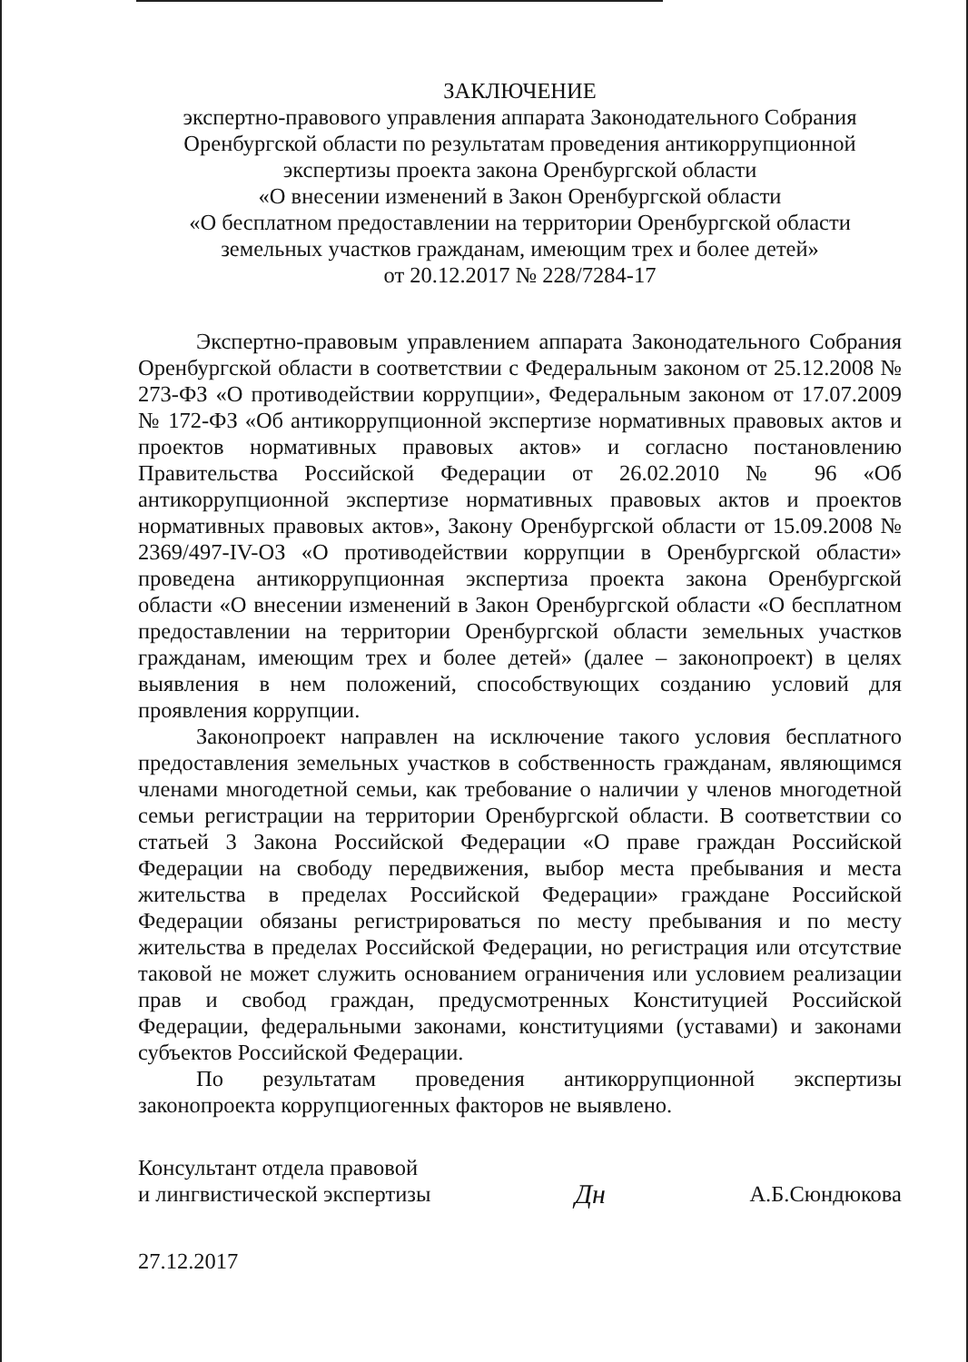ЗАКЛЮЧЕНИЕ
экспертно-правового управления аппарата Законодательного Собрания
Оренбургской области по результатам проведения антикоррупционной
экспертизы проекта закона Оренбургской области
«О внесении изменений в Закон Оренбургской области
«О бесплатном предоставлении на территории Оренбургской области
земельных участков гражданам, имеющим трех и более детей»
от 20.12.2017 № 228/7284-17
Экспертно-правовым управлением аппарата Законодательного Собрания Оренбургской области в соответствии с Федеральным законом от 25.12.2008 № 273-ФЗ «О противодействии коррупции», Федеральным законом от 17.07.2009 № 172-ФЗ «Об антикоррупционной экспертизе нормативных правовых актов и проектов нормативных правовых актов» и согласно постановлению Правительства Российской Федерации от 26.02.2010 № 96 «Об антикоррупционной экспертизе нормативных правовых актов и проектов нормативных правовых актов», Закону Оренбургской области от 15.09.2008 № 2369/497-IV-ОЗ «О противодействии коррупции в Оренбургской области» проведена антикоррупционная экспертиза проекта закона Оренбургской области «О внесении изменений в Закон Оренбургской области «О бесплатном предоставлении на территории Оренбургской области земельных участков гражданам, имеющим трех и более детей» (далее – законопроект) в целях выявления в нем положений, способствующих созданию условий для проявления коррупции.
Законопроект направлен на исключение такого условия бесплатного предоставления земельных участков в собственность гражданам, являющимся членами многодетной семьи, как требование о наличии у членов многодетной семьи регистрации на территории Оренбургской области. В соответствии со статьей 3 Закона Российской Федерации «О праве граждан Российской Федерации на свободу передвижения, выбор места пребывания и места жительства в пределах Российской Федерации» граждане Российской Федерации обязаны регистрироваться по месту пребывания и по месту жительства в пределах Российской Федерации, но регистрация или отсутствие таковой не может служить основанием ограничения или условием реализации прав и свобод граждан, предусмотренных Конституцией Российской Федерации, федеральными законами, конституциями (уставами) и законами субъектов Российской Федерации.
По результатам проведения антикоррупционной экспертизы законопроекта коррупциогенных факторов не выявлено.
Консультант отдела правовой
и лингвистической экспертизы
Дн
А.Б.Сюндюкова
27.12.2017